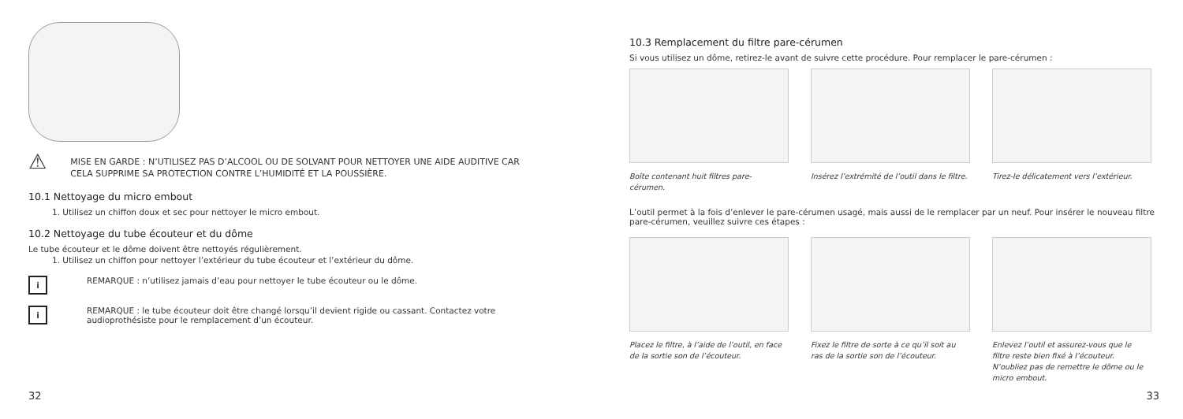⚠
MISE EN GARDE : N’UTILISEZ PAS D’ALCOOL OU DE SOLVANT POUR NETTOYER UNE AIDE AUDITIVE CAR CELA SUPPRIME SA PROTECTION CONTRE L’HUMIDITÉ ET LA POUSSIÈRE.
10.1 Nettoyage du micro embout
1. Utilisez un chiffon doux et sec pour nettoyer le micro embout.
10.2 Nettoyage du tube écouteur et du dôme
Le tube écouteur et le dôme doivent être nettoyés régulièrement.
1. Utilisez un chiffon pour nettoyer l’extérieur du tube écouteur et l’extérieur du dôme.
i
REMARQUE : n’utilisez jamais d’eau pour nettoyer le tube écouteur ou le dôme.
i
REMARQUE : le tube écouteur doit être changé lorsqu’il devient rigide ou cassant. Contactez votre audioprothésiste pour le remplacement d’un écouteur.
32
10.3 Remplacement du filtre pare-cérumen
Si vous utilisez un dôme, retirez-le avant de suivre cette procédure. Pour remplacer le pare-cérumen :
Boîte contenant huit filtres pare-cérumen.
Insérez l’extrémité de l’outil dans le filtre.
Tirez-le délicatement vers l’extérieur.
L’outil permet à la fois d’enlever le pare-cérumen usagé, mais aussi de le remplacer par un neuf. Pour insérer le nouveau filtre pare-cérumen, veuillez suivre ces étapes :
Placez le filtre, à l’aide de l’outil, en face de la sortie son de l’écouteur.
Fixez le filtre de sorte à ce qu’il soit au ras de la sortie son de l’écouteur.
Enlevez l’outil et assurez-vous que le filtre reste bien fixé à l’écouteur. N’oubliez pas de remettre le dôme ou le micro embout.
33